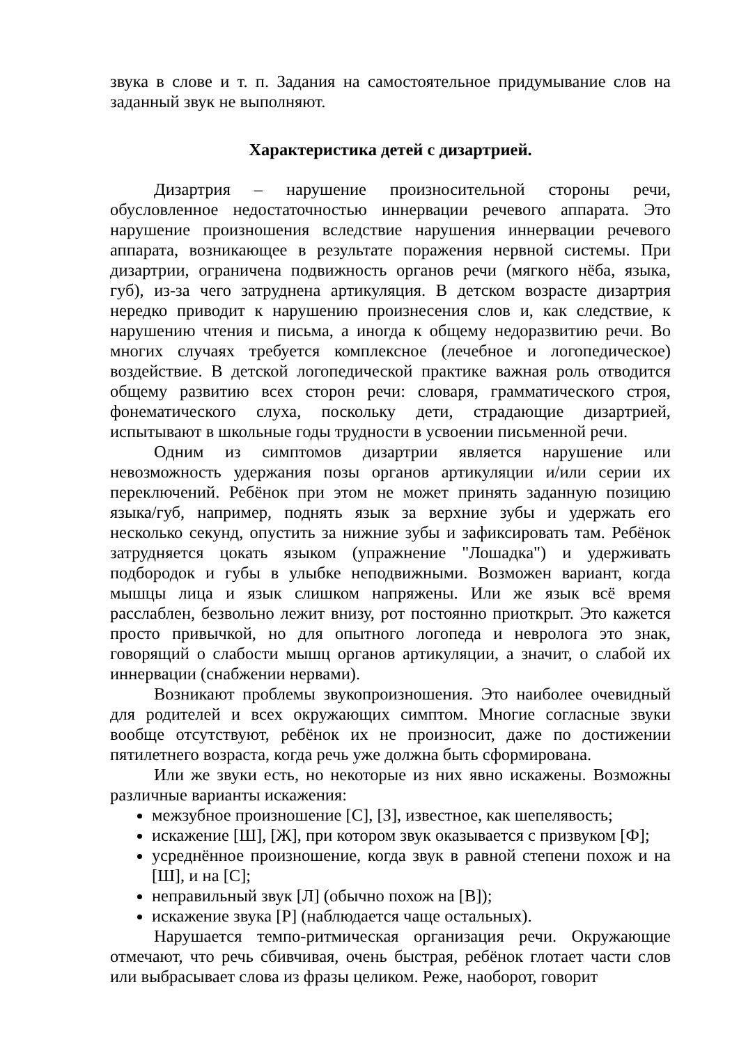звука в слове и т. п. Задания на самостоятельное придумывание слов на заданный звук не выполняют.
Характеристика детей с дизартрией.
Дизартрия – нарушение произносительной стороны речи, обусловленное недостаточностью иннервации речевого аппарата. Это нарушение произношения вследствие нарушения иннервации речевого аппарата, возникающее в результате поражения нервной системы. При дизартрии, ограничена подвижность органов речи (мягкого нёба, языка, губ), из-за чего затруднена артикуляция. В детском возрасте дизартрия нередко приводит к нарушению произнесения слов и, как следствие, к нарушению чтения и письма, а иногда к общему недоразвитию речи. Во многих случаях требуется комплексное (лечебное и логопедическое) воздействие. В детской логопедической практике важная роль отводится общему развитию всех сторон речи: словаря, грамматического строя, фонематического слуха, поскольку дети, страдающие дизартрией, испытывают в школьные годы трудности в усвоении письменной речи.
Одним из симптомов дизартрии является нарушение или невозможность удержания позы органов артикуляции и/или серии их переключений. Ребёнок при этом не может принять заданную позицию языка/губ, например, поднять язык за верхние зубы и удержать его несколько секунд, опустить за нижние зубы и зафиксировать там. Ребёнок затрудняется цокать языком (упражнение "Лошадка") и удерживать подбородок и губы в улыбке неподвижными. Возможен вариант, когда мышцы лица и язык слишком напряжены. Или же язык всё время расслаблен, безвольно лежит внизу, рот постоянно приоткрыт. Это кажется просто привычкой, но для опытного логопеда и невролога это знак, говорящий о слабости мышц органов артикуляции, а значит, о слабой их иннервации (снабжении нервами).
Возникают проблемы звукопроизношения. Это наиболее очевидный для родителей и всех окружающих симптом. Многие согласные звуки вообще отсутствуют, ребёнок их не произносит, даже по достижении пятилетнего возраста, когда речь уже должна быть сформирована.
Или же звуки есть, но некоторые из них явно искажены. Возможны различные варианты искажения:
межзубное произношение [С], [З], известное, как шепелявость;
искажение [Ш], [Ж], при котором звук оказывается с призвуком [Ф];
усреднённое произношение, когда звук в равной степени похож и на [Ш], и на [С];
неправильный звук [Л] (обычно похож на [В]);
искажение звука [Р] (наблюдается чаще остальных).
Нарушается темпо-ритмическая организация речи. Окружающие отмечают, что речь сбивчивая, очень быстрая, ребёнок глотает части слов или выбрасывает слова из фразы целиком. Реже, наоборот, говорит